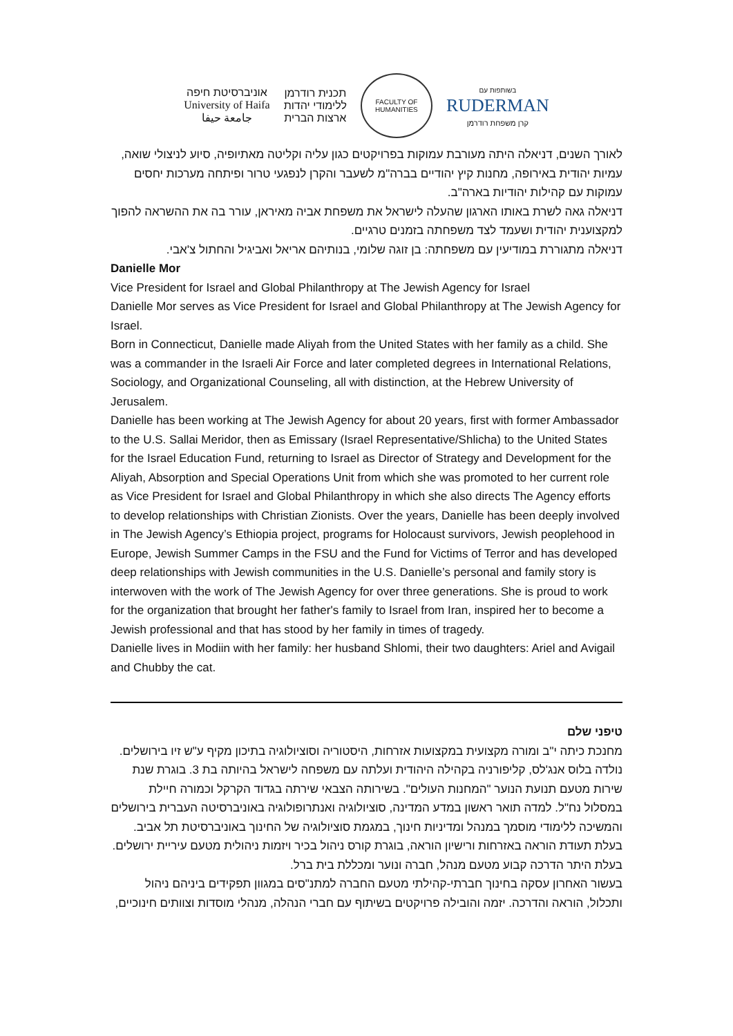אוניברסיטת חיפה
University of Haifa
جامعة حيفا
תכנית רודרמן
ללימודי יהדות
ארצות הברית
FACULTY OF HUMANITIES
בשותפות עם
RUDERMAN
קרן משפחת רודרמן
לאורך השנים, דניאלה היתה מעורבת עמוקות בפרויקטים כגון עליה וקליטה מאתיופיה, סיוע לניצולי שואה, עמיות יהודית באירופה, מחנות קיץ יהודיים בברה"מ לשעבר והקרן לנפגעי טרור ופיתחה מערכות יחסים עמוקות עם קהילות יהודיות בארה"ב.
דניאלה גאה לשרת באותו הארגון שהעלה לישראל את משפחת אביה מאיראן, עורר בה את ההשראה להפוך למקצוענית יהודית ושעמד לצד משפחתה בזמנים טרגיים.
דניאלה מתגוררת במודיעין עם משפחתה: בן זוגה שלומי, בנותיהם אריאל ואביגיל והחתול צ'אבי.
Danielle Mor
Vice President for Israel and Global Philanthropy at The Jewish Agency for Israel
Danielle Mor serves as Vice President for Israel and Global Philanthropy at The Jewish Agency for Israel.
Born in Connecticut, Danielle made Aliyah from the United States with her family as a child. She was a commander in the Israeli Air Force and later completed degrees in International Relations, Sociology, and Organizational Counseling, all with distinction, at the Hebrew University of Jerusalem.
Danielle has been working at The Jewish Agency for about 20 years, first with former Ambassador to the U.S. Sallai Meridor, then as Emissary (Israel Representative/Shlicha) to the United States for the Israel Education Fund, returning to Israel as Director of Strategy and Development for the Aliyah, Absorption and Special Operations Unit from which she was promoted to her current role as Vice President for Israel and Global Philanthropy in which she also directs The Agency efforts to develop relationships with Christian Zionists. Over the years, Danielle has been deeply involved in The Jewish Agency’s Ethiopia project, programs for Holocaust survivors, Jewish peoplehood in Europe, Jewish Summer Camps in the FSU and the Fund for Victims of Terror and has developed deep relationships with Jewish communities in the U.S. Danielle’s personal and family story is interwoven with the work of The Jewish Agency for over three generations. She is proud to work for the organization that brought her father's family to Israel from Iran, inspired her to become a Jewish professional and that has stood by her family in times of tragedy.
Danielle lives in Modiin with her family: her husband Shlomi, their two daughters: Ariel and Avigail and Chubby the cat.
טיפני שלם
מחנכת כיתה י"ב ומורה מקצועית במקצועות אזרחות, היסטוריה וסוציולוגיה בתיכון מקיף ע"ש זיו בירושלים. נולדה בלוס אנג'לס, קליפורניה בקהילה היהודית ועלתה עם משפחה לישראל בהיותה בת 3. בוגרת שנת שירות מטעם תנועת הנוער "המחנות העולים". בשירותה הצבאי שירתה בגדוד הקרקל וכמורה חיילת במסלול נח"ל. למדה תואר ראשון במדע המדינה, סוציולוגיה ואנתרופולוגיה באוניברסיטה העברית בירושלים והמשיכה ללימודי מוסמך במנהל ומדיניות חינוך, במגמת סוציולוגיה של החינוך באוניברסיטת תל אביב. בעלת תעודת הוראה באזרחות ורישיון הוראה, בוגרת קורס ניהול בכיר ויזמות ניהולית מטעם עיריית ירושלים. בעלת היתר הדרכה קבוע מטעם מנהל, חברה ונוער ומכללת בית ברל.
בעשור האחרון עסקה בחינוך חברתי-קהילתי מטעם החברה למתנ"סים במגוון תפקידים ביניהם ניהול ותכלול, הוראה והדרכה. יזמה והובילה פרויקטים בשיתוף עם חברי הנהלה, מנהלי מוסדות וצוותים חינוכיים,